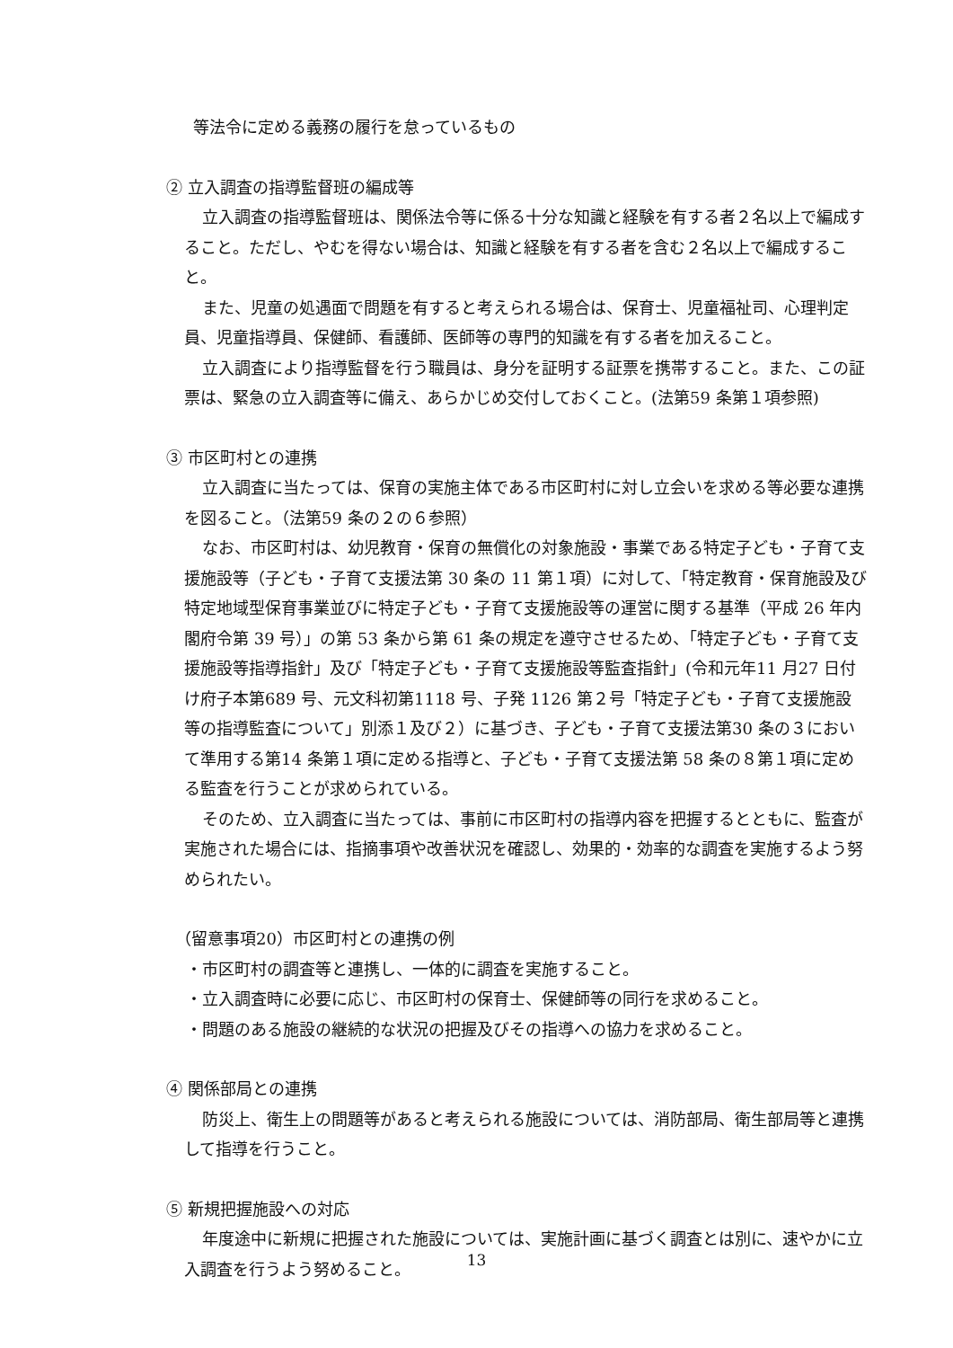等法令に定める義務の履行を怠っているもの
② 立入調査の指導監督班の編成等
立入調査の指導監督班は、関係法令等に係る十分な知識と経験を有する者２名以上で編成すること。ただし、やむを得ない場合は、知識と経験を有する者を含む２名以上で編成すること。
また、児童の処遇面で問題を有すると考えられる場合は、保育士、児童福祉司、心理判定員、児童指導員、保健師、看護師、医師等の専門的知識を有する者を加えること。
立入調査により指導監督を行う職員は、身分を証明する証票を携帯すること。また、この証票は、緊急の立入調査等に備え、あらかじめ交付しておくこと。(法第59 条第１項参照)
③ 市区町村との連携
立入調査に当たっては、保育の実施主体である市区町村に対し立会いを求める等必要な連携を図ること。（法第59 条の２の６参照）
なお、市区町村は、幼児教育・保育の無償化の対象施設・事業である特定子ども・子育て支援施設等（子ども・子育て支援法第 30 条の 11 第１項）に対して、「特定教育・保育施設及び特定地域型保育事業並びに特定子ども・子育て支援施設等の運営に関する基準（平成 26 年内閣府令第 39 号）」の第 53 条から第 61 条の規定を遵守させるため、「特定子ども・子育て支援施設等指導指針」及び「特定子ども・子育て支援施設等監査指針」(令和元年11 月27 日付け府子本第689 号、元文科初第1118 号、子発 1126 第２号「特定子ども・子育て支援施設等の指導監査について」別添１及び２）に基づき、子ども・子育て支援法第30 条の３において準用する第14 条第１項に定める指導と、子ども・子育て支援法第 58 条の８第１項に定める監査を行うことが求められている。
そのため、立入調査に当たっては、事前に市区町村の指導内容を把握するとともに、監査が実施された場合には、指摘事項や改善状況を確認し、効果的・効率的な調査を実施するよう努められたい。
（留意事項20）市区町村との連携の例
・市区町村の調査等と連携し、一体的に調査を実施すること。
・立入調査時に必要に応じ、市区町村の保育士、保健師等の同行を求めること。
・問題のある施設の継続的な状況の把握及びその指導への協力を求めること。
④ 関係部局との連携
防災上、衛生上の問題等があると考えられる施設については、消防部局、衛生部局等と連携して指導を行うこと。
⑤ 新規把握施設への対応
年度途中に新規に把握された施設については、実施計画に基づく調査とは別に、速やかに立入調査を行うよう努めること。
13